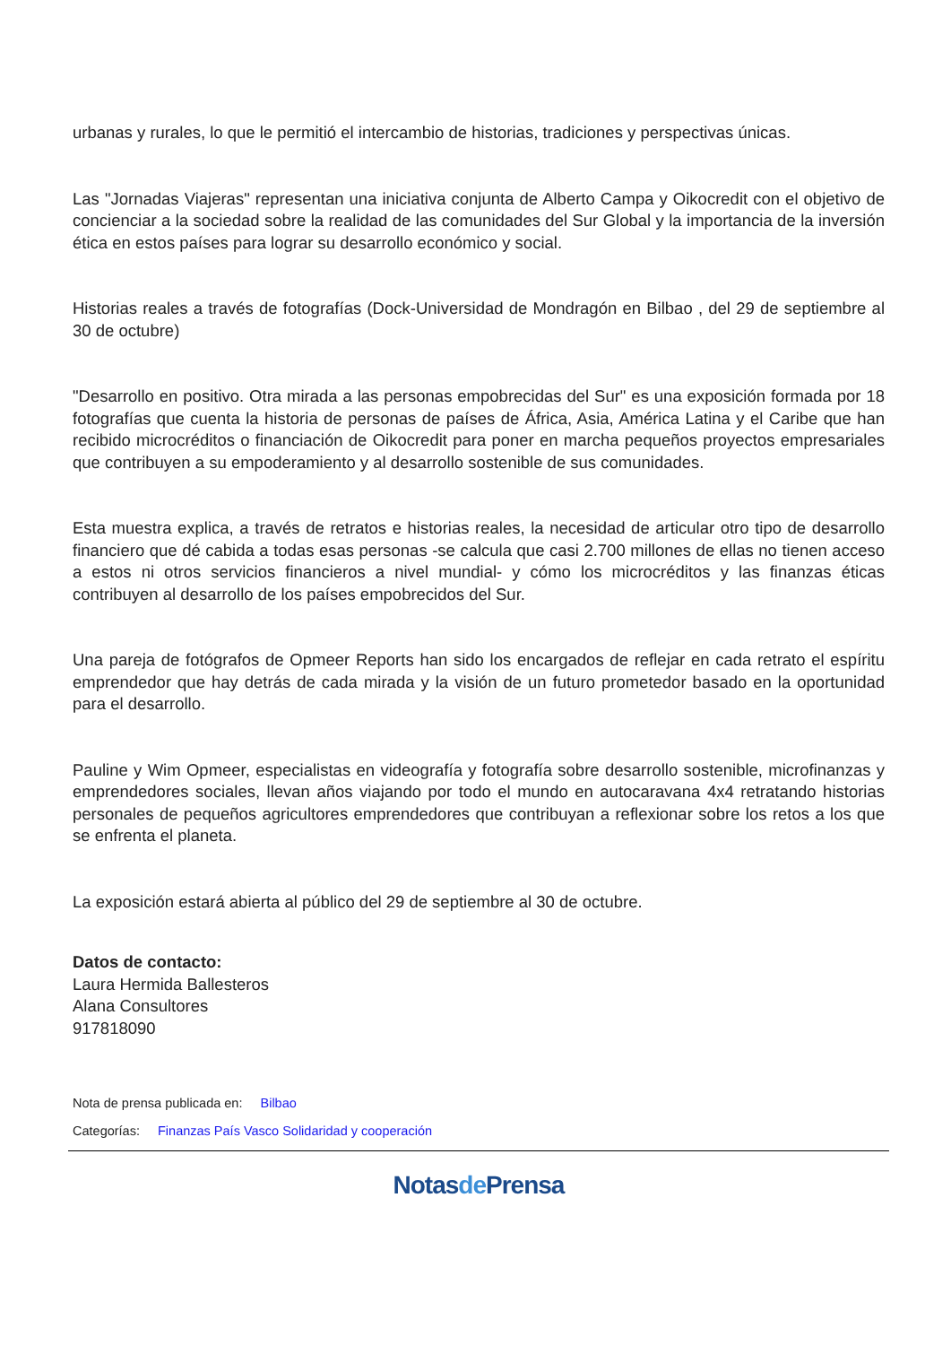urbanas y rurales, lo que le permitió el intercambio de historias, tradiciones y perspectivas únicas.
Las "Jornadas Viajeras" representan una iniciativa conjunta de Alberto Campa y Oikocredit con el objetivo de concienciar a la sociedad sobre la realidad de las comunidades del Sur Global y la importancia de la inversión ética en estos países para lograr su desarrollo económico y social.
Historias reales a través de fotografías (Dock-Universidad de Mondragón en Bilbao , del 29 de septiembre al 30 de octubre)
"Desarrollo en positivo. Otra mirada a las personas empobrecidas del Sur" es una exposición formada por 18 fotografías que cuenta la historia de personas de países de África, Asia, América Latina y el Caribe que han recibido microcréditos o financiación de Oikocredit para poner en marcha pequeños proyectos empresariales que contribuyen a su empoderamiento y al desarrollo sostenible de sus comunidades.
Esta muestra explica, a través de retratos e historias reales, la necesidad de articular otro tipo de desarrollo financiero que dé cabida a todas esas personas -se calcula que casi 2.700 millones de ellas no tienen acceso a estos ni otros servicios financieros a nivel mundial- y cómo los microcréditos y las finanzas éticas contribuyen al desarrollo de los países empobrecidos del Sur.
Una pareja de fotógrafos de Opmeer Reports han sido los encargados de reflejar en cada retrato el espíritu emprendedor que hay detrás de cada mirada y la visión de un futuro prometedor basado en la oportunidad para el desarrollo.
Pauline y Wim Opmeer, especialistas en videografía y fotografía sobre desarrollo sostenible, microfinanzas y emprendedores sociales, llevan años viajando por todo el mundo en autocaravana 4x4 retratando historias personales de pequeños agricultores emprendedores que contribuyan a reflexionar sobre los retos a los que se enfrenta el planeta.
La exposición estará abierta al público del 29 de septiembre al 30 de octubre.
Datos de contacto:
Laura Hermida Ballesteros
Alana Consultores
917818090
Nota de prensa publicada en: Bilbao
Categorías: Finanzas País Vasco Solidaridad y cooperación
Notasde Prensa